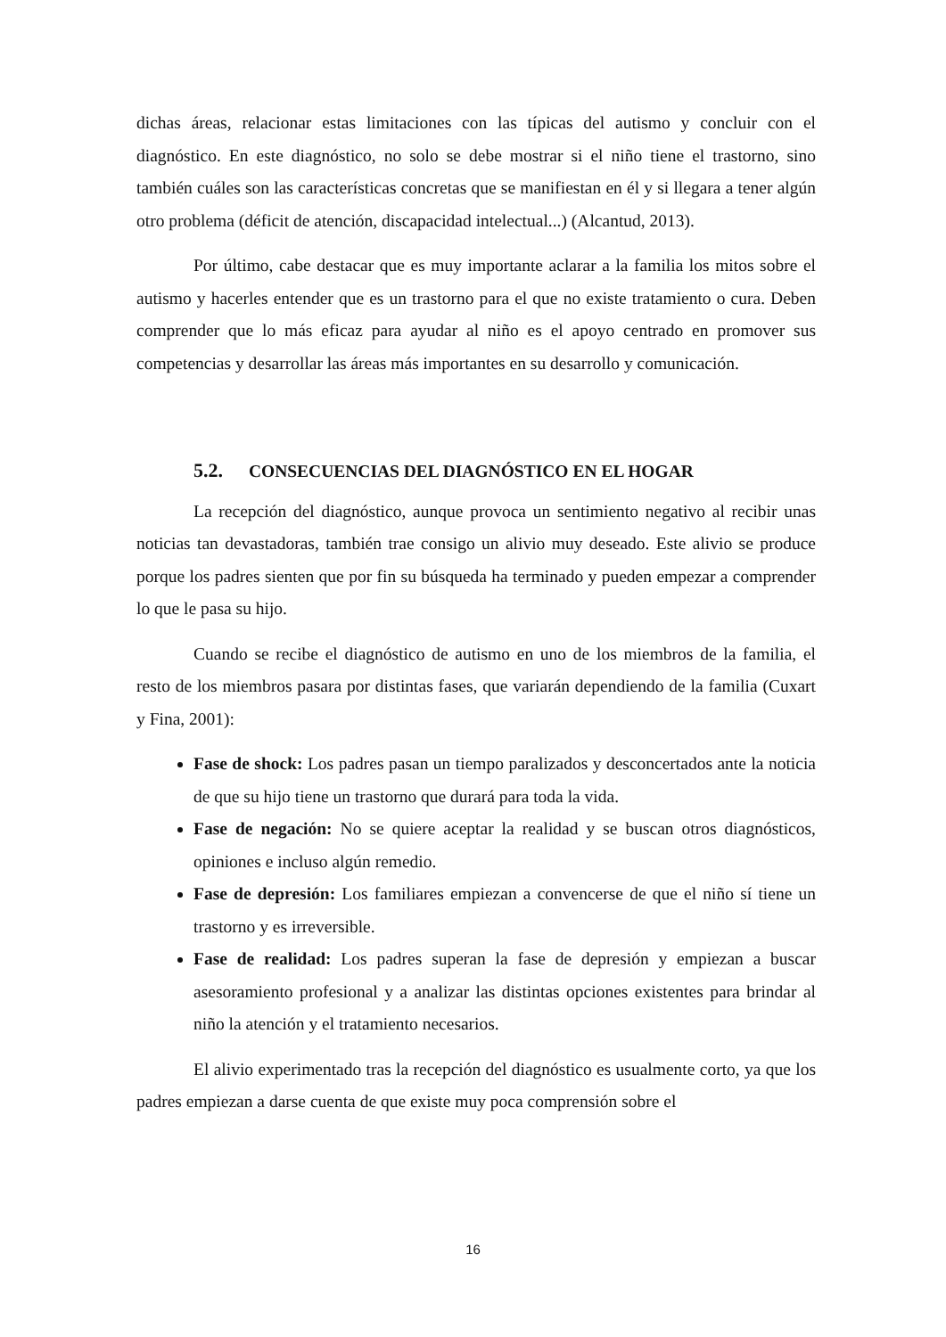dichas áreas, relacionar estas limitaciones con las típicas del autismo y concluir con el diagnóstico. En este diagnóstico, no solo se debe mostrar si el niño tiene el trastorno, sino también cuáles son las características concretas que se manifiestan en él y si llegara a tener algún otro problema (déficit de atención, discapacidad intelectual...) (Alcantud, 2013).
Por último, cabe destacar que es muy importante aclarar a la familia los mitos sobre el autismo y hacerles entender que es un trastorno para el que no existe tratamiento o cura. Deben comprender que lo más eficaz para ayudar al niño es el apoyo centrado en promover sus competencias y desarrollar las áreas más importantes en su desarrollo y comunicación.
5.2. CONSECUENCIAS DEL DIAGNÓSTICO EN EL HOGAR
La recepción del diagnóstico, aunque provoca un sentimiento negativo al recibir unas noticias tan devastadoras, también trae consigo un alivio muy deseado. Este alivio se produce porque los padres sienten que por fin su búsqueda ha terminado y pueden empezar a comprender lo que le pasa su hijo.
Cuando se recibe el diagnóstico de autismo en uno de los miembros de la familia, el resto de los miembros pasara por distintas fases, que variarán dependiendo de la familia (Cuxart y Fina, 2001):
Fase de shock: Los padres pasan un tiempo paralizados y desconcertados ante la noticia de que su hijo tiene un trastorno que durará para toda la vida.
Fase de negación: No se quiere aceptar la realidad y se buscan otros diagnósticos, opiniones e incluso algún remedio.
Fase de depresión: Los familiares empiezan a convencerse de que el niño sí tiene un trastorno y es irreversible.
Fase de realidad: Los padres superan la fase de depresión y empiezan a buscar asesoramiento profesional y a analizar las distintas opciones existentes para brindar al niño la atención y el tratamiento necesarios.
El alivio experimentado tras la recepción del diagnóstico es usualmente corto, ya que los padres empiezan a darse cuenta de que existe muy poca comprensión sobre el
16